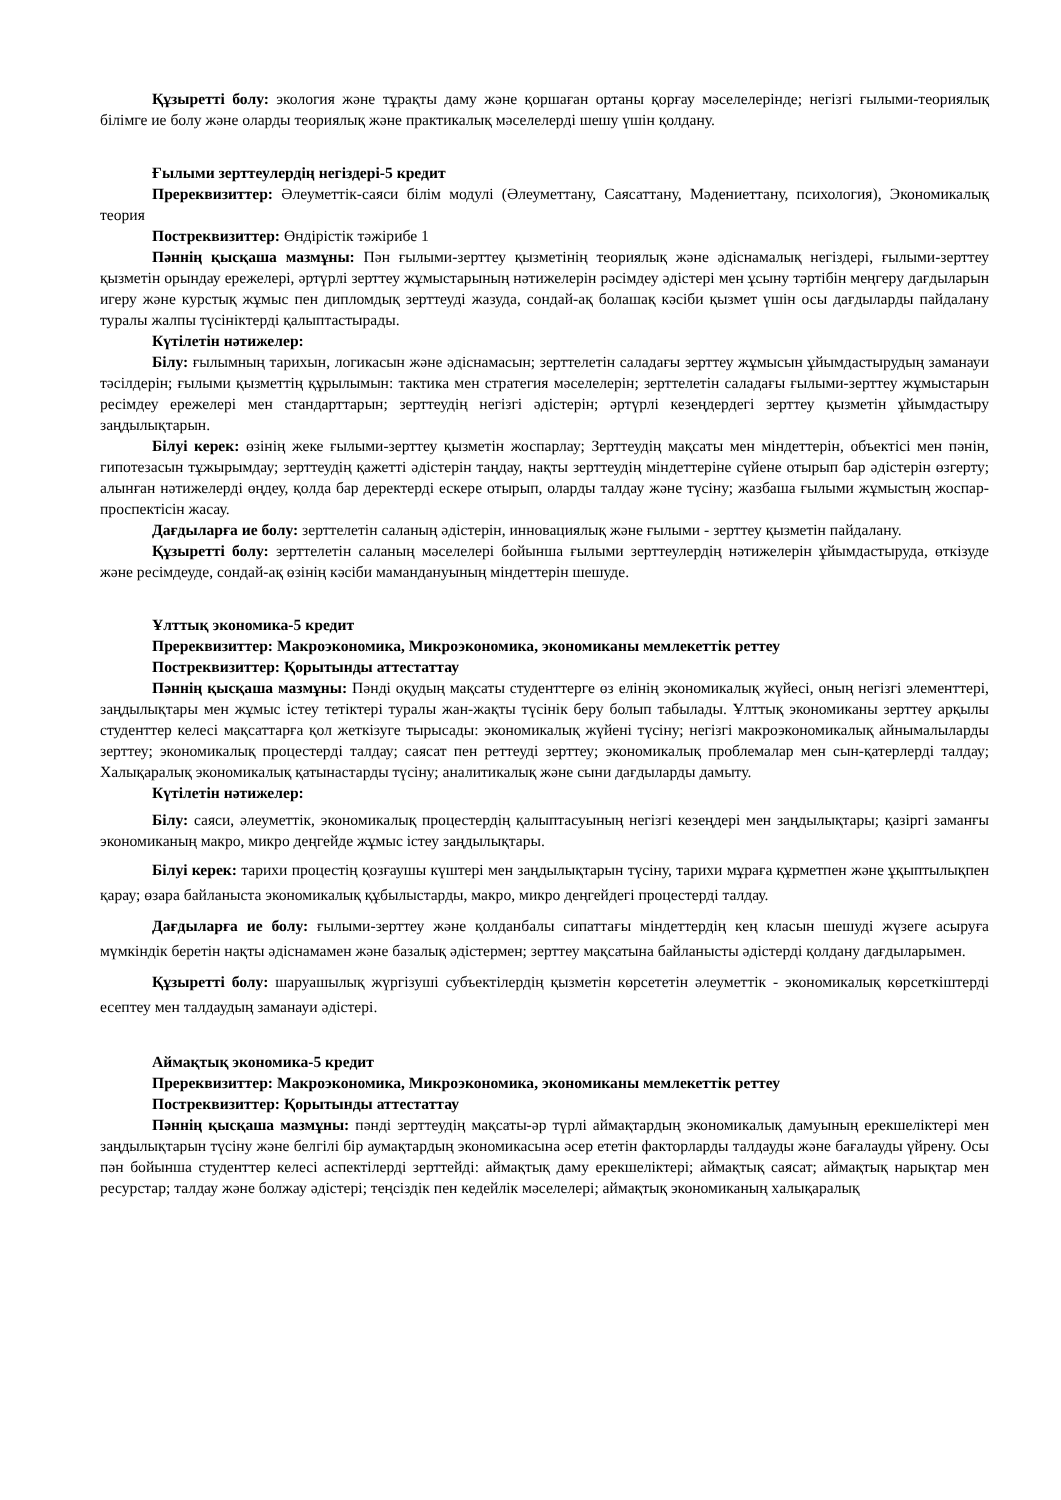Құзыретті болу: экология және тұрақты даму және қоршаған ортаны қорғау мәселелерінде; негізгі ғылыми-теориялық білімге ие болу және оларды теориялық және практикалық мәселелерді шешу үшін қолдану.
Ғылыми зерттеулердің негіздері-5 кредит
Пререквизиттер: Әлеуметтік-саяси білім модулі (Әлеуметтану, Саясаттану, Мәдениеттану, психология), Экономикалық теория
Постреквизиттер: Өндірістік тәжірибе 1
Пәннің қысқаша мазмұны: Пән ғылыми-зерттеу қызметінің теориялық және әдіснамалық негіздері, ғылыми-зерттеу қызметін орындау ережелері, әртүрлі зерттеу жұмыстарының нәтижелерін рәсімдеу әдістері мен ұсыну тәртібін меңгеру дағдыларын игеру және курстық жұмыс пен дипломдық зерттеуді жазуда, сондай-ақ болашақ кәсіби қызмет үшін осы дағдыларды пайдалану туралы жалпы түсініктерді қалыптастырады.
Күтілетін нәтижелер:
Білу: ғылымның тарихын, логикасын және әдіснамасын; зерттелетін саладағы зерттеу жұмысын ұйымдастырудың заманауи тәсілдерін; ғылыми қызметтің құрылымын: тактика мен стратегия мәселелерін; зерттелетін саладағы ғылыми-зерттеу жұмыстарын ресімдеу ережелері мен стандарттарын; зерттеудің негізгі әдістерін; әртүрлі кезеңдердегі зерттеу қызметін ұйымдастыру заңдылықтарын.
Білуі керек: өзінің жеке ғылыми-зерттеу қызметін жоспарлау; Зерттеудің мақсаты мен міндеттерін, объектісі мен пәнін, гипотезасын тұжырымдау; зерттеудің қажетті әдістерін таңдау, нақты зерттеудің міндеттеріне сүйене отырып бар әдістерін өзгерту; алынған нәтижелерді өңдеу, қолда бар деректерді ескере отырып, оларды талдау және түсіну; жазбаша ғылыми жұмыстың жоспар-проспектісін жасау.
Дағдыларға ие болу: зерттелетін саланың әдістерін, инновациялық және ғылыми - зерттеу қызметін пайдалану.
Құзыретті болу: зерттелетін саланың мәселелері бойынша ғылыми зерттеулердің нәтижелерін ұйымдастыруда, өткізуде және ресімдеуде, сондай-ақ өзінің кәсіби мамандануының міндеттерін шешуде.
Ұлттық экономика-5 кредит
Пререквизиттер: Макроэкономика, Микроэкономика, экономиканы мемлекеттік реттеу
Постреквизиттер: Қорытынды аттестаттау
Пәннің қысқаша мазмұны: Пәнді оқудың мақсаты студенттерге өз елінің экономикалық жүйесі, оның негізгі элементтері, заңдылықтары мен жұмыс істеу тетіктері туралы жан-жақты түсінік беру болып табылады. Ұлттық экономиканы зерттеу арқылы студенттер келесі мақсаттарға қол жеткізуге тырысады: экономикалық жүйені түсіну; негізгі макроэкономикалық айнымалыларды зерттеу; экономикалық процестерді талдау; саясат пен реттеуді зерттеу; экономикалық проблемалар мен сын-қатерлерді талдау; Халықаралық экономикалық қатынастарды түсіну; аналитикалық және сыни дағдыларды дамыту.
Күтілетін нәтижелер:
Білу: саяси, әлеуметтік, экономикалық процестердің қалыптасуының негізгі кезеңдері мен заңдылықтары; қазіргі заманғы экономиканың макро, микро деңгейде жұмыс істеу заңдылықтары.
Білуі керек: тарихи процестің қозғаушы күштері мен заңдылықтарын түсіну, тарихи мұраға құрметпен және ұқыптылықпен қарау; өзара байланыста экономикалық құбылыстарды, макро, микро деңгейдегі процестерді талдау.
Дағдыларға ие болу: ғылыми-зерттеу және қолданбалы сипаттағы міндеттердің кең класын шешуді жүзеге асыруға мүмкіндік беретін нақты әдіснамамен және базалық әдістермен; зерттеу мақсатына байланысты әдістерді қолдану дағдыларымен.
Құзыретті болу: шаруашылық жүргізуші субъектілердің қызметін көрсететін әлеуметтік - экономикалық көрсеткіштерді есептеу мен талдаудың заманауи әдістері.
Аймақтық экономика-5 кредит
Пререквизиттер: Макроэкономика, Микроэкономика, экономиканы мемлекеттік реттеу
Постреквизиттер: Қорытынды аттестаттау
Пәннің қысқаша мазмұны: пәнді зерттеудің мақсаты-әр түрлі аймақтардың экономикалық дамуының ерекшеліктері мен заңдылықтарын түсіну және белгілі бір аумақтардың экономикасына әсер ететін факторларды талдауды және бағалауды үйрену. Осы пән бойынша студенттер келесі аспектілерді зерттейді: аймақтық даму ерекшеліктері; аймақтық саясат; аймақтық нарықтар мен ресурстар; талдау және болжау әдістері; теңсіздік пен кедейлік мәселелері; аймақтық экономиканың халықаралық